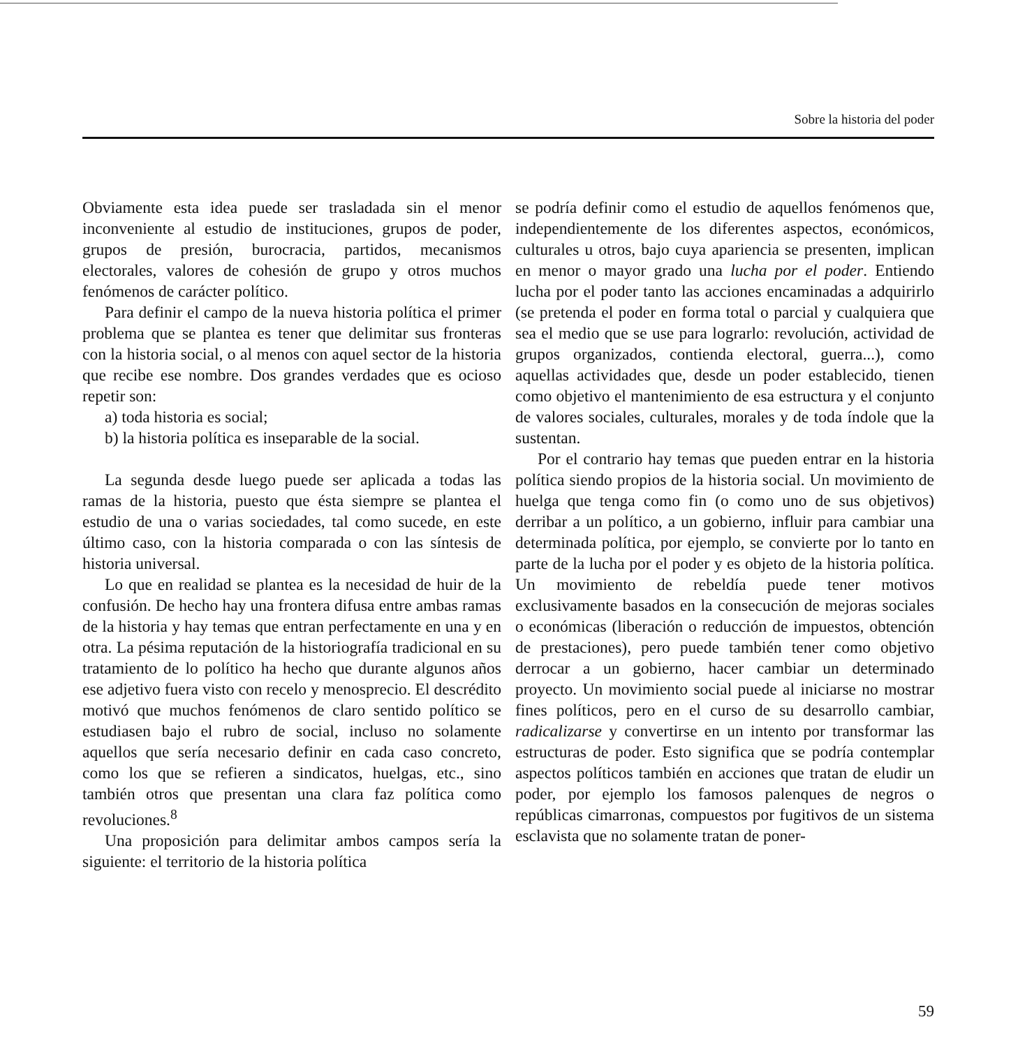Sobre la historia del poder
Obviamente esta idea puede ser trasladada sin el menor inconveniente al estudio de instituciones, grupos de poder, grupos de presión, burocracia, partidos, mecanismos electorales, valores de cohesión de grupo y otros muchos fenómenos de carácter político.
Para definir el campo de la nueva historia política el primer problema que se plantea es tener que delimitar sus fronteras con la historia social, o al menos con aquel sector de la historia que recibe ese nombre. Dos grandes verdades que es ocioso repetir son:
a) toda historia es social;
b) la historia política es inseparable de la social.
La segunda desde luego puede ser aplicada a todas las ramas de la historia, puesto que ésta siempre se plantea el estudio de una o varias sociedades, tal como sucede, en este último caso, con la historia comparada o con las síntesis de historia universal.
Lo que en realidad se plantea es la necesidad de huir de la confusión. De hecho hay una frontera difusa entre ambas ramas de la historia y hay temas que entran perfectamente en una y en otra. La pésima reputación de la historiografía tradicional en su tratamiento de lo político ha hecho que durante algunos años ese adjetivo fuera visto con recelo y menosprecio. El descrédito motivó que muchos fenómenos de claro sentido político se estudiasen bajo el rubro de social, incluso no solamente aquellos que sería necesario definir en cada caso concreto, como los que se refieren a sindicatos, huelgas, etc., sino también otros que presentan una clara faz política como revoluciones.<sup>8</sup>
Una proposición para delimitar ambos campos sería la siguiente: el territorio de la historia política
se podría definir como el estudio de aquellos fenómenos que, independientemente de los diferentes aspectos, económicos, culturales u otros, bajo cuya apariencia se presenten, implican en menor o mayor grado una lucha por el poder. Entiendo lucha por el poder tanto las acciones encaminadas a adquirirlo (se pretenda el poder en forma total o parcial y cualquiera que sea el medio que se use para lograrlo: revolución, actividad de grupos organizados, contienda electoral, guerra...), como aquellas actividades que, desde un poder establecido, tienen como objetivo el mantenimiento de esa estructura y el conjunto de valores sociales, culturales, morales y de toda índole que la sustentan.
Por el contrario hay temas que pueden entrar en la historia política siendo propios de la historia social. Un movimiento de huelga que tenga como fin (o como uno de sus objetivos) derribar a un político, a un gobierno, influir para cambiar una determinada política, por ejemplo, se convierte por lo tanto en parte de la lucha por el poder y es objeto de la historia política. Un movimiento de rebeldía puede tener motivos exclusivamente basados en la consecución de mejoras sociales o económicas (liberación o reducción de impuestos, obtención de prestaciones), pero puede también tener como objetivo derrocar a un gobierno, hacer cambiar un determinado proyecto. Un movimiento social puede al iniciarse no mostrar fines políticos, pero en el curso de su desarrollo cambiar, radicalizarse y convertirse en un intento por transformar las estructuras de poder. Esto significa que se podría contemplar aspectos políticos también en acciones que tratan de eludir un poder, por ejemplo los famosos palenques de negros o repúblicas cimarronas, compuestos por fugitivos de un sistema esclavista que no solamente tratan de poner-
59